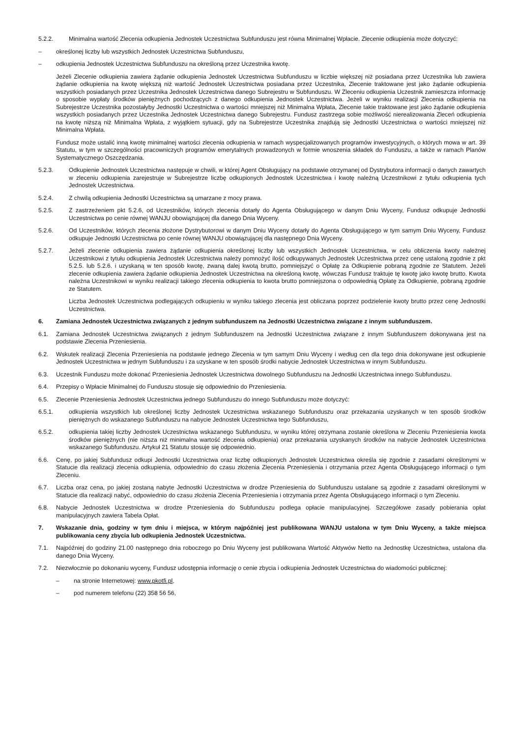5.2.2. Minimalna wartość Zlecenia odkupienia Jednostek Uczestnictwa Subfunduszu jest równa Minimalnej Wpłacie. Zlecenie odkupienia może dotyczyć:
– określonej liczby lub wszystkich Jednostek Uczestnictwa Subfunduszu,
– odkupienia Jednostek Uczestnictwa Subfunduszu na określoną przez Uczestnika kwotę.
Jeżeli Zlecenie odkupienia zawiera żądanie odkupienia Jednostek Uczestnictwa Subfunduszu w liczbie większej niż posiadana przez Uczestnika lub zawiera żądanie odkupienia na kwotę większą niż wartość Jednostek Uczestnictwa posiadana przez Uczestnika, Zlecenie traktowane jest jako żądanie odkupienia wszystkich posiadanych przez Uczestnika Jednostek Uczestnictwa danego Subrejestru w Subfunduszu. W Zleceniu odkupienia Uczestnik zamieszcza informację o sposobie wypłaty środków pieniężnych pochodzących z danego odkupienia Jednostek Uczestnictwa. Jeżeli w wyniku realizacji Zlecenia odkupienia na Subrejestrze Uczestnika pozostałyby Jednostki Uczestnictwa o wartości mniejszej niż Minimalna Wpłata, Zlecenie takie traktowane jest jako żądanie odkupienia wszystkich posiadanych przez Uczestnika Jednostek Uczestnictwa danego Subrejestru. Fundusz zastrzega sobie możliwość nierealizowania Zleceń odkupienia na kwotę niższą niż Minimalna Wpłata, z wyjątkiem sytuacji, gdy na Subrejestrze Uczestnika znajdują się Jednostki Uczestnictwa o wartości mniejszej niż Minimalna Wpłata.
Fundusz może ustalić inną kwotę minimalnej wartości zlecenia odkupienia w ramach wyspecjalizowanych programów inwestycyjnych, o których mowa w art. 39 Statutu, w tym w szczególności pracowniczych programów emerytalnych prowadzonych w formie wnoszenia składek do Funduszu, a także w ramach Planów Systematycznego Oszczędzania.
5.2.3. Odkupienie Jednostek Uczestnictwa następuje w chwili, w której Agent Obsługujący na podstawie otrzymanej od Dystrybutora informacji o danych zawartych w zleceniu odkupienia zarejestruje w Subrejestrze liczbę odkupionych Jednostek Uczestnictwa i kwotę należną Uczestnikowi z tytułu odkupienia tych Jednostek Uczestnictwa.
5.2.4. Z chwilą odkupienia Jednostki Uczestnictwa są umarzane z mocy prawa.
5.2.5. Z zastrzeżeniem pkt 5.2.6, od Uczestników, których zlecenia dotarły do Agenta Obsługującego w danym Dniu Wyceny, Fundusz odkupuje Jednostki Uczestnictwa po cenie równej WANJU obowiązującej dla danego Dnia Wyceny.
5.2.6. Od Uczestników, których zlecenia złożone Dystrybutorowi w danym Dniu Wyceny dotarły do Agenta Obsługującego w tym samym Dniu Wyceny, Fundusz odkupuje Jednostki Uczestnictwa po cenie równej WANJU obowiązującej dla następnego Dnia Wyceny.
5.2.7. Jeżeli zlecenie odkupienia zawiera żądanie odkupienia określonej liczby lub wszystkich Jednostek Uczestnictwa, w celu obliczenia kwoty należnej Uczestnikowi z tytułu odkupienia Jednostek Uczestnictwa należy pomnożyć ilość odkupywanych Jednostek Uczestnictwa przez cenę ustaloną zgodnie z pkt 5.2.5. lub 5.2.6. i uzyskaną w ten sposób kwotę, zwaną dalej kwotą brutto, pomniejszyć o Opłatę za Odkupienie pobraną zgodnie ze Statutem. Jeżeli zlecenie odkupienia zawiera żądanie odkupienia Jednostek Uczestnictwa na określoną kwotę, wówczas Fundusz traktuje tę kwotę jako kwotę brutto. Kwota należna Uczestnikowi w wyniku realizacji takiego zlecenia odkupienia to kwota brutto pomniejszona o odpowiednią Opłatę za Odkupienie, pobraną zgodnie ze Statutem.
Liczba Jednostek Uczestnictwa podlegających odkupieniu w wyniku takiego zlecenia jest obliczana poprzez podzielenie kwoty brutto przez cenę Jednostki Uczestnictwa.
6. Zamiana Jednostek Uczestnictwa związanych z jednym subfunduszem na Jednostki Uczestnictwa związane z innym subfunduszem.
6.1. Zamiana Jednostek Uczestnictwa związanych z jednym Subfunduszem na Jednostki Uczestnictwa związane z innym Subfunduszem dokonywana jest na podstawie Zlecenia Przeniesienia.
6.2. Wskutek realizacji Zlecenia Przeniesienia na podstawie jednego Zlecenia w tym samym Dniu Wyceny i według cen dla tego dnia dokonywane jest odkupienie Jednostek Uczestnictwa w jednym Subfunduszu i za uzyskane w ten sposób środki nabycie Jednostek Uczestnictwa w innym Subfunduszu.
6.3. Uczestnik Funduszu może dokonać Przeniesienia Jednostek Uczestnictwa dowolnego Subfunduszu na Jednostki Uczestnictwa innego Subfunduszu.
6.4. Przepisy o Wpłacie Minimalnej do Funduszu stosuje się odpowiednio do Przeniesienia.
6.5. Zlecenie Przeniesienia Jednostek Uczestnictwa jednego Subfunduszu do innego Subfunduszu może dotyczyć:
6.5.1. odkupienia wszystkich lub określonej liczby Jednostek Uczestnictwa wskazanego Subfunduszu oraz przekazania uzyskanych w ten sposób środków pieniężnych do wskazanego Subfunduszu na nabycie Jednostek Uczestnictwa tego Subfunduszu,
6.5.2. odkupienia takiej liczby Jednostek Uczestnictwa wskazanego Subfunduszu, w wyniku której otrzymana zostanie określona w Zleceniu Przeniesienia kwota środków pieniężnych (nie niższa niż minimalna wartość zlecenia odkupienia) oraz przekazania uzyskanych środków na nabycie Jednostek Uczestnictwa wskazanego Subfunduszu. Artykuł 21 Statutu stosuje się odpowiednio.
6.6. Cenę, po jakiej Subfundusz odkupi Jednostki Uczestnictwa oraz liczbę odkupionych Jednostek Uczestnictwa określa się zgodnie z zasadami określonymi w Statucie dla realizacji zlecenia odkupienia, odpowiednio do czasu złożenia Zlecenia Przeniesienia i otrzymania przez Agenta Obsługującego informacji o tym Zleceniu.
6.7. Liczba oraz cena, po jakiej zostaną nabyte Jednostki Uczestnictwa w drodze Przeniesienia do Subfunduszu ustalane są zgodnie z zasadami określonymi w Statucie dla realizacji nabyć, odpowiednio do czasu złożenia Zlecenia Przeniesienia i otrzymania przez Agenta Obsługującego informacji o tym Zleceniu.
6.8. Nabycie Jednostek Uczestnictwa w drodze Przeniesienia do Subfunduszu podlega opłacie manipulacyjnej. Szczegółowe zasady pobierania opłat manipulacyjnych zawiera Tabela Opłat.
7. Wskazanie dnia, godziny w tym dniu i miejsca, w którym najpóźniej jest publikowana WANJU ustalona w tym Dniu Wyceny, a także miejsca publikowania ceny zbycia lub odkupienia Jednostek Uczestnictwa.
7.1. Najpóźniej do godziny 21.00 następnego dnia roboczego po Dniu Wyceny jest publikowana Wartość Aktywów Netto na Jednostkę Uczestnictwa, ustalona dla danego Dnia Wyceny.
7.2. Niezwłocznie po dokonaniu wyceny, Fundusz udostępnia informację o cenie zbycia i odkupienia Jednostek Uczestnictwa do wiadomości publicznej:
– na stronie Internetowej: www.pkotfi.pl,
– pod numerem telefonu (22) 358 56 56,